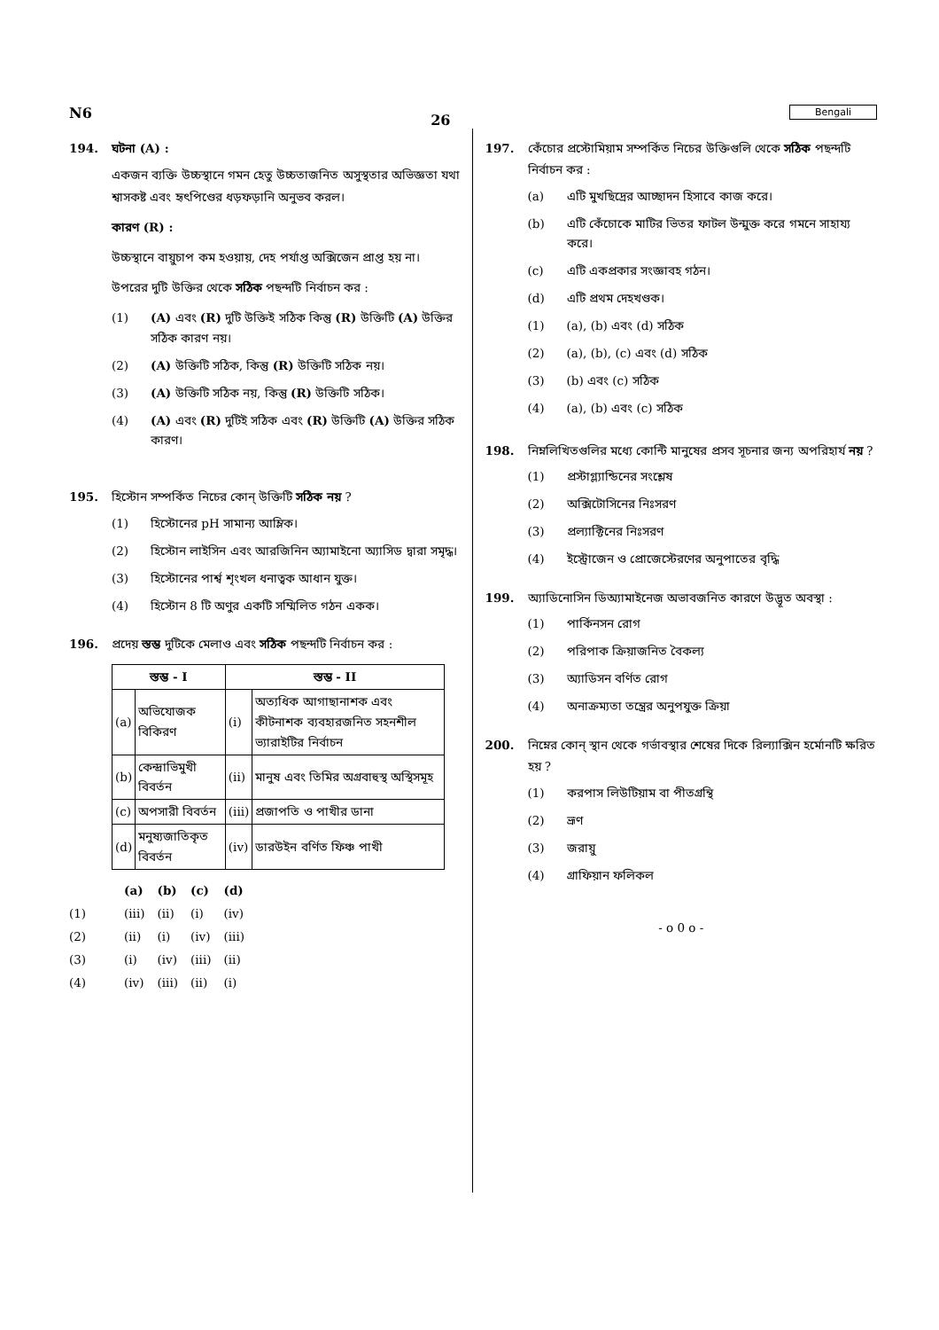N6 26 Bengali
194. ঘটনা (A) :
একজন ব্যক্তি উচ্চস্থানে গমন হেতু উচ্চতাজনিত অসুস্থতার অভিজ্ঞতা যথা শ্বাসকষ্ট এবং হৃৎপিণ্ডের ধড়ফড়ানি অনুভব করল।
কারণ (R) :
উচ্চস্থানে বায়ুচাপ কম হওয়ায়, দেহ পর্যাপ্ত অক্সিজেন প্রাপ্ত হয় না।
উপরের দুটি উক্তির থেকে সঠিক পছন্দটি নির্বাচন কর :
(1) (A) এবং (R) দুটি উক্তিই সঠিক কিন্তু (R) উক্তিটি (A) উক্তির সঠিক কারণ নয়।
(2) (A) উক্তিটি সঠিক, কিন্তু (R) উক্তিটি সঠিক নয়।
(3) (A) উক্তিটি সঠিক নয়, কিন্তু (R) উক্তিটি সঠিক।
(4) (A) এবং (R) দুটিই সঠিক এবং (R) উক্তিটি (A) উক্তির সঠিক কারণ।
195. হিস্টোন সম্পর্কিত নিচের কোন্ উক্তিটি সঠিক নয় ?
(1) হিস্টোনের pH সামান্য আম্লিক।
(2) হিস্টোন লাইসিন এবং আরজিনিন অ্যামাইনো অ্যাসিড দ্বারা সমৃদ্ধ।
(3) হিস্টোনের পার্শ্ব শৃংখল ধনাত্বক আধান যুক্ত।
(4) হিস্টোন 8 টি অণুর একটি সম্মিলিত গঠন একক।
196. প্রদেয় স্তম্ভ দুটিকে মেলাও এবং সঠিক পছন্দটি নির্বাচন কর :
| স্তম্ভ - I | | স্তম্ভ - II | |
| --- | --- | --- | --- |
| (a) | অভিযোজক বিকিরণ | (i) | অত্যধিক আগাছানাশক এবং কীটনাশক ব্যবহারজনিত সহনশীল ভ্যারাইটির নির্বাচন |
| (b) | কেন্দ্রাভিমুখী বিবর্তন | (ii) | মানুষ এবং তিমির অগ্রবাহুস্থ অস্থিসমূহ |
| (c) | অপসারী বিবর্তন | (iii) | প্রজাপতি ও পাখীর ডানা |
| (d) | মনুষ্যজাতিকৃত বিবর্তন | (iv) | ডারউইন বর্ণিত ফিঞ্চ পাখী |
| | (a) | (b) | (c) | (d) |
| --- | --- | --- | --- | --- |
| (1) | (iii) | (ii) | (i) | (iv) |
| (2) | (ii) | (i) | (iv) | (iii) |
| (3) | (i) | (iv) | (iii) | (ii) |
| (4) | (iv) | (iii) | (ii) | (i) |
197. কেঁচোর প্রস্টোমিয়াম সম্পর্কিত নিচের উক্তিগুলি থেকে সঠিক পছন্দটি নির্বাচন কর :
(a) এটি মুখছিদ্রের আচ্ছাদন হিসাবে কাজ করে।
(b) এটি কেঁচোকে মাটির ভিতর ফাটল উন্মুক্ত করে গমনে সাহায্য করে।
(c) এটি একপ্রকার সংজ্ঞাবহ গঠন।
(d) এটি প্রথম দেহখণ্ডক।
(1) (a), (b) এবং (d) সঠিক
(2) (a), (b), (c) এবং (d) সঠিক
(3) (b) এবং (c) সঠিক
(4) (a), (b) এবং (c) সঠিক
198. নিম্নলিখিতগুলির মধ্যে কোন্টি মানুষের প্রসব সূচনার জন্য অপরিহার্য নয় ?
(1) প্রস্টাগ্ল্যান্ডিনের সংশ্লেষ
(2) অক্সিটোসিনের নিঃসরণ
(3) প্রল্যাক্টিনের নিঃসরণ
(4) ইস্ট্রোজেন ও প্রোজেস্টেরণের অনুপাতের বৃদ্ধি
199. অ্যাডিনোসিন ডিঅ্যামাইনেজ অভাবজনিত কারণে উদ্ভূত অবস্থা :
(1) পার্কিনসন রোগ
(2) পরিপাক ক্রিয়াজনিত বৈকল্য
(3) অ্যাডিসন বর্ণিত রোগ
(4) অনাক্রম্যতা তন্ত্রের অনুপযুক্ত ক্রিয়া
200. নিম্নের কোন্ স্থান থেকে গর্ভাবস্থার শেষের দিকে রিল্যাক্সিন হর্মোনটি ক্ষরিত হয় ?
(1) করপাস লিউটিয়াম বা পীতগ্রন্থি
(2) ভ্রূণ
(3) জরায়ু
(4) গ্রাফিয়ান ফলিকল
- o 0 o -